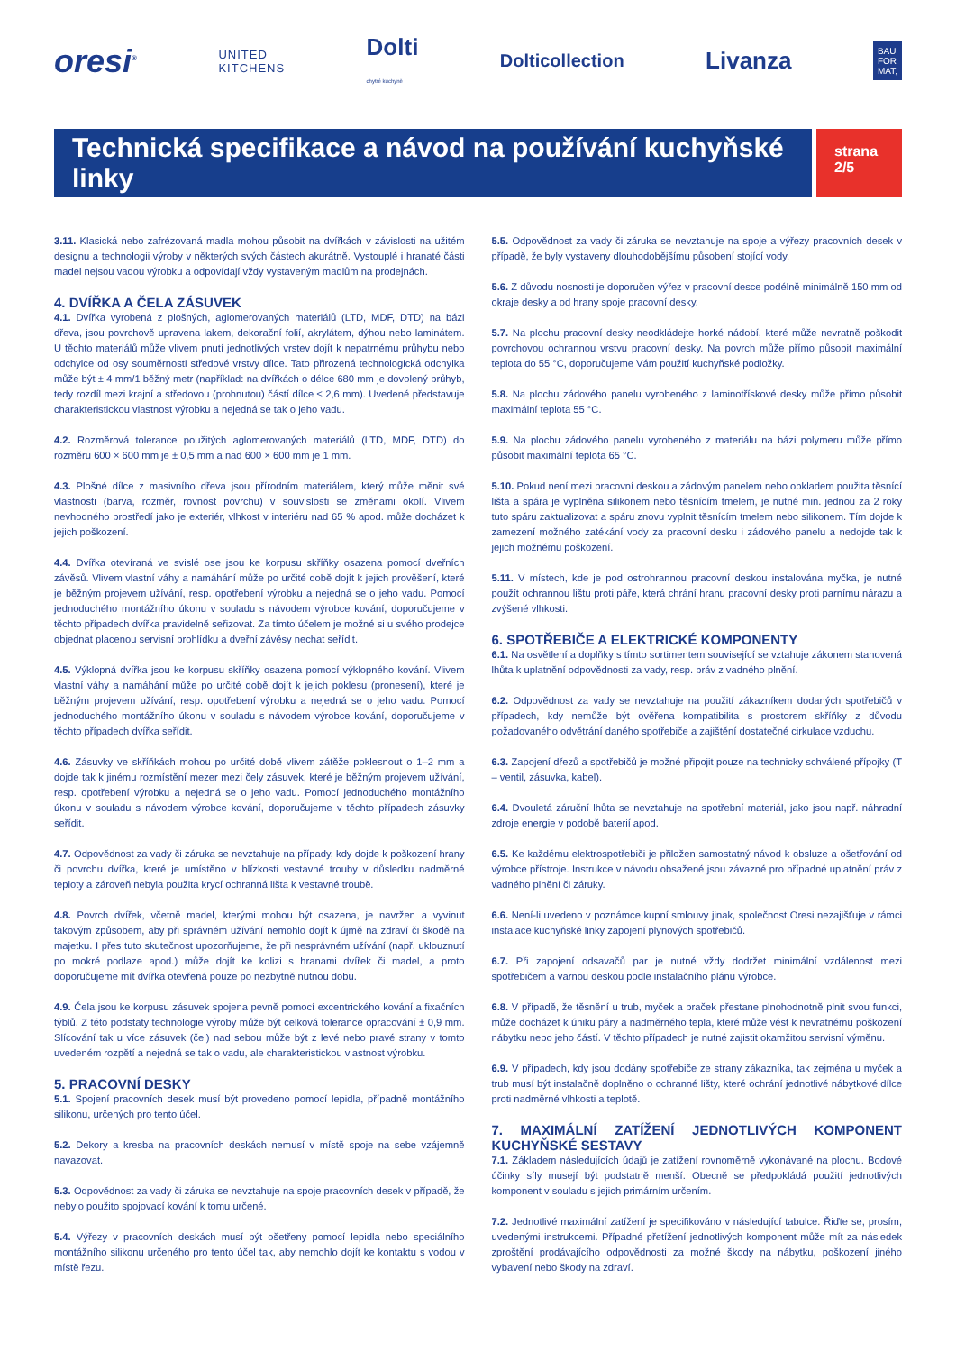oresi<sup>®</sup> UNITED
KITCHENS Dolti
chytré kuchyně Dolticollection Livanza BAU
FOR
MAT,
Technická specifikace a návod na používání kuchyňské linky
strana
2/5
3.11. Klasická nebo zafrézovaná madla mohou působit na dvířkách v závislosti na užitém designu a technologii výroby v některých svých částech akurátně. Vystouplé i hranaté části madel nejsou vadou výrobku a odpovídají vždy vystaveným madlům na prodejnách.
4. DVÍŘKA A ČELA ZÁSUVEK
4.1. Dvířka vyrobená z plošných, aglomerovaných materiálů (LTD, MDF, DTD) na bázi dřeva, jsou povrchově upravena lakem, dekorační folií, akrylátem, dýhou nebo laminátem. U těchto materiálů může vlivem pnutí jednotlivých vrstev dojít k nepatrnému průhybu nebo odchylce od osy souměrnosti středové vrstvy dílce. Tato přirozená technologická odchylka může být ± 4 mm/1 běžný metr (například: na dvířkách o délce 680 mm je dovolený průhyb, tedy rozdíl mezi krajní a středovou (prohnutou) částí dílce ≤ 2,6 mm). Uvedené představuje charakteristickou vlastnost výrobku a nejedná se tak o jeho vadu.
4.2. Rozměrová tolerance použitých aglomerovaných materiálů (LTD, MDF, DTD) do rozměru 600 × 600 mm je ± 0,5 mm a nad 600 × 600 mm je 1 mm.
4.3. Plošné dílce z masivního dřeva jsou přírodním materiálem, který může měnit své vlastnosti (barva, rozměr, rovnost povrchu) v souvislosti se změnami okolí. Vlivem nevhodného prostředí jako je exteriér, vlhkost v interiéru nad 65 % apod. může docházet k jejich poškození.
4.4. Dvířka otevíraná ve svislé ose jsou ke korpusu skříňky osazena pomocí dveřních závěsů. Vlivem vlastní váhy a namáhání může po určité době dojít k jejich prověšení, které je běžným projevem užívání, resp. opotřebení výrobku a nejedná se o jeho vadu. Pomocí jednoduchého montážního úkonu v souladu s návodem výrobce kování, doporučujeme v těchto případech dvířka pravidelně seřizovat. Za tímto účelem je možné si u svého prodejce objednat placenou servisní prohlídku a dveřní závěsy nechat seřídit.
4.5. Výklopná dvířka jsou ke korpusu skříňky osazena pomocí výklopného kování. Vlivem vlastní váhy a namáhání může po určité době dojít k jejich poklesu (pronesení), které je běžným projevem užívání, resp. opotřebení výrobku a nejedná se o jeho vadu. Pomocí jednoduchého montážního úkonu v souladu s návodem výrobce kování, doporučujeme v těchto případech dvířka seřídit.
4.6. Zásuvky ve skříňkách mohou po určité době vlivem zátěže poklesnout o 1–2 mm a dojde tak k jinému rozmístění mezer mezi čely zásuvek, které je běžným projevem užívání, resp. opotřebení výrobku a nejedná se o jeho vadu. Pomocí jednoduchého montážního úkonu v souladu s návodem výrobce kování, doporučujeme v těchto případech zásuvky seřídit.
4.7. Odpovědnost za vady či záruka se nevztahuje na případy, kdy dojde k poškození hrany či povrchu dvířka, které je umístěno v blízkosti vestavné trouby v důsledku nadměrné teploty a zároveň nebyla použita krycí ochranná lišta k vestavné troubě.
4.8. Povrch dvířek, včetně madel, kterými mohou být osazena, je navržen a vyvinut takovým způsobem, aby při správném užívání nemohlo dojít k újmě na zdraví či škodě na majetku. I přes tuto skutečnost upozorňujeme, že při nesprávném užívání (např. uklouznutí po mokré podlaze apod.) může dojít ke kolizi s hranami dvířek či madel, a proto doporučujeme mít dvířka otevřená pouze po nezbytně nutnou dobu.
4.9. Čela jsou ke korpusu zásuvek spojena pevně pomocí excentrického kování a fixačních týblů. Z této podstaty technologie výroby může být celková tolerance opracování ± 0,9 mm. Slícování tak u více zásuvek (čel) nad sebou může být z levé nebo pravé strany v tomto uvedeném rozpětí a nejedná se tak o vadu, ale charakteristickou vlastnost výrobku.
5. PRACOVNÍ DESKY
5.1. Spojení pracovních desek musí být provedeno pomocí lepidla, případně montážního silikonu, určených pro tento účel.
5.2. Dekory a kresba na pracovních deskách nemusí v místě spoje na sebe vzájemně navazovat.
5.3. Odpovědnost za vady či záruka se nevztahuje na spoje pracovních desek v případě, že nebylo použito spojovací kování k tomu určené.
5.4. Výřezy v pracovních deskách musí být ošetřeny pomocí lepidla nebo speciálního montážního silikonu určeného pro tento účel tak, aby nemohlo dojít ke kontaktu s vodou v místě řezu.
5.5. Odpovědnost za vady či záruka se nevztahuje na spoje a výřezy pracovních desek v případě, že byly vystaveny dlouhodobějšímu působení stojící vody.
5.6. Z důvodu nosnosti je doporučen výřez v pracovní desce podélně minimálně 150 mm od okraje desky a od hrany spoje pracovní desky.
5.7. Na plochu pracovní desky neodkládejte horké nádobí, které může nevratně poškodit povrchovou ochrannou vrstvu pracovní desky. Na povrch může přímo působit maximální teplota do 55 °C, doporučujeme Vám použití kuchyňské podložky.
5.8. Na plochu zádového panelu vyrobeného z laminotřískové desky může přímo působit maximální teplota 55 °C.
5.9. Na plochu zádového panelu vyrobeného z materiálu na bázi polymeru může přímo působit maximální teplota 65 °C.
5.10. Pokud není mezi pracovní deskou a zádovým panelem nebo obkladem použita těsnící lišta a spára je vyplněna silikonem nebo těsnícím tmelem, je nutné min. jednou za 2 roky tuto spáru zaktualizovat a spáru znovu vyplnit těsnícím tmelem nebo silikonem. Tím dojde k zamezení možného zatékání vody za pracovní desku i zádového panelu a nedojde tak k jejich možnému poškození.
5.11. V místech, kde je pod ostrohrannou pracovní deskou instalována myčka, je nutné použít ochrannou lištu proti páře, která chrání hranu pracovní desky proti parnímu nárazu a zvýšené vlhkosti.
6. SPOTŘEBIČE A ELEKTRICKÉ KOMPONENTY
6.1. Na osvětlení a doplňky s tímto sortimentem související se vztahuje zákonem stanovená lhůta k uplatnění odpovědnosti za vady, resp. práv z vadného plnění.
6.2. Odpovědnost za vady se nevztahuje na použití zákazníkem dodaných spotřebičů v případech, kdy nemůže být ověřena kompatibilita s prostorem skříňky z důvodu požadovaného odvětrání daného spotřebiče a zajištění dostatečné cirkulace vzduchu.
6.3. Zapojení dřezů a spotřebičů je možné připojit pouze na technicky schválené přípojky (T – ventil, zásuvka, kabel).
6.4. Dvouletá záruční lhůta se nevztahuje na spotřební materiál, jako jsou např. náhradní zdroje energie v podobě baterií apod.
6.5. Ke každému elektrospotřebiči je přiložen samostatný návod k obsluze a ošetřování od výrobce přístroje. Instrukce v návodu obsažené jsou závazné pro případné uplatnění práv z vadného plnění či záruky.
6.6. Není-li uvedeno v poznámce kupní smlouvy jinak, společnost Oresi nezajišťuje v rámci instalace kuchyňské linky zapojení plynových spotřebičů.
6.7. Při zapojení odsavačů par je nutné vždy dodržet minimální vzdálenost mezi spotřebičem a varnou deskou podle instalačního plánu výrobce.
6.8. V případě, že těsnění u trub, myček a praček přestane plnohodnotně plnit svou funkci, může docházet k úniku páry a nadměrného tepla, které může vést k nevratnému poškození nábytku nebo jeho částí. V těchto případech je nutné zajistit okamžitou servisní výměnu.
6.9. V případech, kdy jsou dodány spotřebiče ze strany zákazníka, tak zejména u myček a trub musí být instalačně doplněno o ochranné lišty, které ochrání jednotlivé nábytkové dílce proti nadměrné vlhkosti a teplotě.
7. MAXIMÁLNÍ ZATÍŽENÍ JEDNOTLIVÝCH KOMPONENT KUCHYŇSKÉ SESTAVY
7.1. Základem následujících údajů je zatížení rovnoměrně vykonávané na plochu. Bodové účinky síly musejí být podstatně menší. Obecně se předpokládá použití jednotlivých komponent v souladu s jejich primárním určením.
7.2. Jednotlivé maximální zatížení je specifikováno v následující tabulce. Řiďte se, prosím, uvedenými instrukcemi. Případné přetížení jednotlivých komponent může mít za následek zproštění prodávajícího odpovědnosti za možné škody na nábytku, poškození jiného vybavení nebo škody na zdraví.